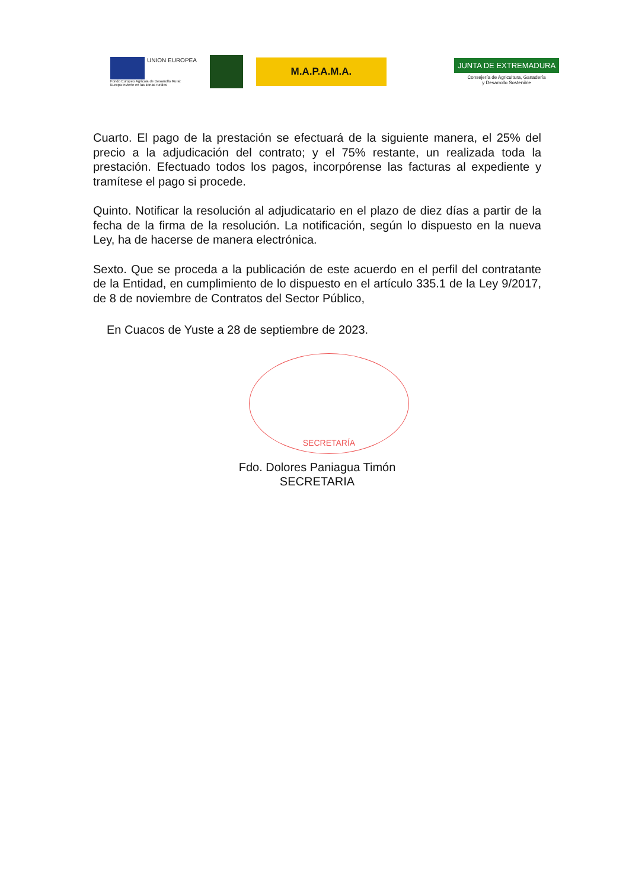UNION EUROPEA
Fondo Europeo Agrícola de Desarrollo Rural:
Europa invierte en las zonas rurales
M.A.P.A.M.A.
JUNTA DE EXTREMADURA
Consejería de Agricultura, Ganadería
y Desarrollo Sostenible
Cuarto. El pago de la prestación se efectuará de la siguiente manera, el 25% del precio a la adjudicación del contrato; y el 75% restante, un realizada toda la prestación. Efectuado todos los pagos, incorpórense las facturas al expediente y tramítese el pago si procede.
Quinto. Notificar la resolución al adjudicatario en el plazo de diez días a partir de la fecha de la firma de la resolución. La notificación, según lo dispuesto en la nueva Ley, ha de hacerse de manera electrónica.
Sexto. Que se proceda a la publicación de este acuerdo en el perfil del contratante de la Entidad, en cumplimiento de lo dispuesto en el artículo 335.1 de la Ley 9/2017, de 8 de noviembre de Contratos del Sector Público,
En Cuacos de Yuste a 28 de septiembre de 2023.
SECRETARÍA
Fdo. Dolores Paniagua Timón
SECRETARIA